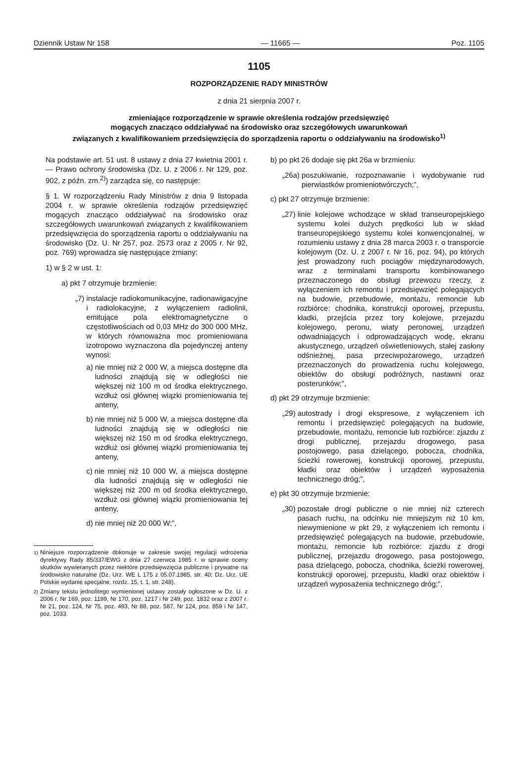Dziennik Ustaw Nr 158 — 11665 — Poz. 1105
1105
ROZPORZĄDZENIE RADY MINISTRÓW
z dnia 21 sierpnia 2007 r.
zmieniające rozporządzenie w sprawie określenia rodzajów przedsięwzięć
mogących znacząco oddziaływać na środowisko oraz szczegółowych uwarunkowań
związanych z kwalifikowaniem przedsięwzięcia do sporządzenia raportu o oddziaływaniu na środowisko<sup>1)</sup>
Na podstawie art. 51 ust. 8 ustawy z dnia 27 kwietnia 2001 r. — Prawo ochrony środowiska (Dz. U. z 2006 r. Nr 129, poz. 902, z późn. zm.<sup>2)</sup>) zarządza się, co następuje:
§ 1. W rozporządzeniu Rady Ministrów z dnia 9 listopada 2004 r. w sprawie określenia rodzajów przedsięwzięć mogących znacząco oddziaływać na środowisko oraz szczegółowych uwarunkowań związanych z kwalifikowaniem przedsięwzięcia do sporządzenia raportu o oddziaływaniu na środowisko (Dz. U. Nr 257, poz. 2573 oraz z 2005 r. Nr 92, poz. 769) wprowadza się następujące zmiany:
1) w § 2 w ust. 1:
a) pkt 7 otrzymuje brzmienie:
„7) instalacje radiokomunikacyjne, radionawigacyjne i radiolokacyjne, z wyłączeniem radiolinii, emitujące pola elektromagnetyczne o częstotliwościach od 0,03 MHz do 300 000 MHz, w których równoważna moc promieniowana izotropowo wyznaczona dla pojedynczej anteny wynosi:
a) nie mniej niż 2 000 W, a miejsca dostępne dla ludności znajdują się w odległości nie większej niż 100 m od środka elektrycznego, wzdłuż osi głównej wiązki promieniowania tej anteny,
b) nie mniej niż 5 000 W, a miejsca dostępne dla ludności znajdują się w odległości nie większej niż 150 m od środka elektrycznego, wzdłuż osi głównej wiązki promieniowania tej anteny,
c) nie mniej niż 10 000 W, a miejsca dostępne dla ludności znajdują się w odległości nie większej niż 200 m od środka elektrycznego, wzdłuż osi głównej wiązki promieniowania tej anteny,
d) nie mniej niż 20 000 W;”,
<sup>1)</sup> Niniejsze rozporządzenie dokonuje w zakresie swojej regulacji wdrożenia dyrektywy Rady 85/337/EWG z dnia 27 czerwca 1985 r. w sprawie oceny skutków wywieranych przez niektóre przedsięwzięcia publiczne i prywatne na środowisko naturalne (Dz. Urz. WE L 175 z 05.07.1985, str. 40; Dz. Urz. UE Polskie wydanie specjalne, rozdz. 15, t. 1, str. 248).
<sup>2)</sup> Zmiany tekstu jednolitego wymienionej ustawy zostały ogłoszone w Dz. U. z 2006 r. Nr 169, poz. 1199, Nr 170, poz. 1217 i Nr 249, poz. 1832 oraz z 2007 r. Nr 21, poz. 124, Nr 75, poz. 493, Nr 88, poz. 587, Nr 124, poz. 859 i Nr 147, poz. 1033.
b) po pkt 26 dodaje się pkt 26a w brzmieniu:
„26a) poszukiwanie, rozpoznawanie i wydobywanie rud pierwiastków promieniotwórczych;”,
c) pkt 27 otrzymuje brzmienie:
„27) linie kolejowe wchodzące w skład transeuropejskiego systemu kolei dużych prędkości lub w skład transeuropejskiego systemu kolei konwencjonalnej, w rozumieniu ustawy z dnia 28 marca 2003 r. o transporcie kolejowym (Dz. U. z 2007 r. Nr 16, poz. 94), po których jest prowadzony ruch pociągów międzynarodowych, wraz z terminalami transportu kombinowanego przeznaczonego do obsługi przewozu rzeczy, z wyłączeniem ich remontu i przedsięwzięć polegających na budowie, przebudowie, montażu, remoncie lub rozbiórce: chodnika, konstrukcji oporowej, przepustu, kładki, przejścia przez tory kolejowe, przejazdu kolejowego, peronu, wiaty peronowej, urządzeń odwadniających i odprowadzających wodę, ekranu akustycznego, urządzeń oświetleniowych, stałej zasłony odśnieżnej, pasa przeciwpożarowego, urządzeń przeznaczonych do prowadzenia ruchu kolejowego, obiektów do obsługi podróżnych, nastawni oraz posterunków;”,
d) pkt 29 otrzymuje brzmienie:
„29) autostrady i drogi ekspresowe, z wyłączeniem ich remontu i przedsięwzięć polegających na budowie, przebudowie, montażu, remoncie lub rozbiórce: zjazdu z drogi publicznej, przejazdu drogowego, pasa postojowego, pasa dzielącego, pobocza, chodnika, ścieżki rowerowej, konstrukcji oporowej, przepustu, kładki oraz obiektów i urządzeń wyposażenia technicznego dróg;”,
e) pkt 30 otrzymuje brzmienie:
„30) pozostałe drogi publiczne o nie mniej niż czterech pasach ruchu, na odcinku nie mniejszym niż 10 km, niewymienione w pkt 29, z wyłączeniem ich remontu i przedsięwzięć polegających na budowie, przebudowie, montażu, remoncie lub rozbiórce: zjazdu z drogi publicznej, przejazdu drogowego, pasa postojowego, pasa dzielącego, pobocza, chodnika, ścieżki rowerowej, konstrukcji oporowej, przepustu, kładki oraz obiektów i urządzeń wyposażenia technicznego dróg;”,